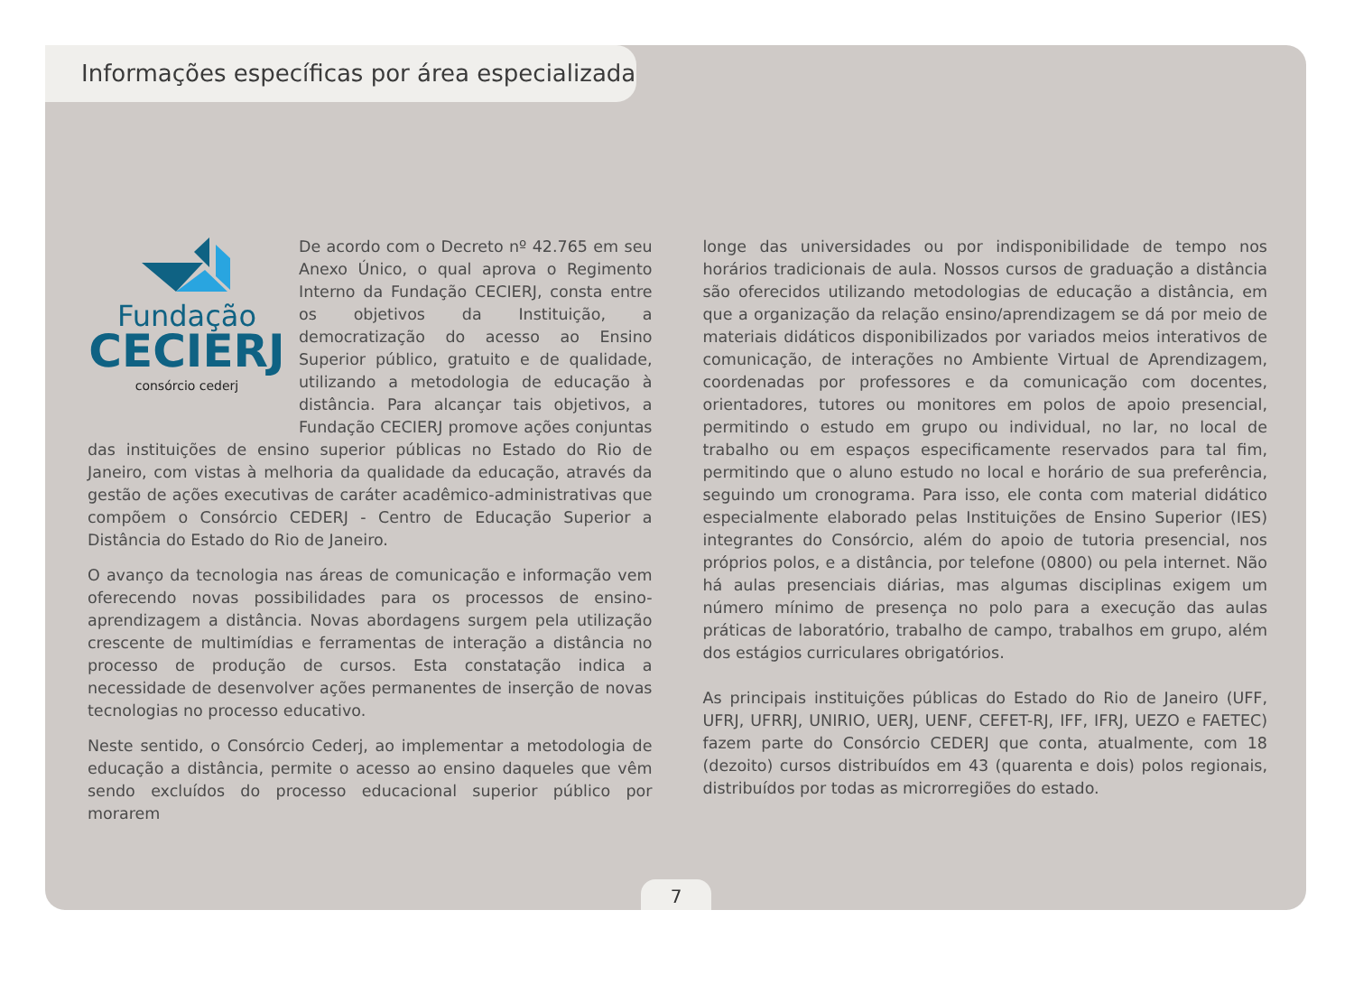Informações específicas por área especializada
Fundação
CECIERJ
consórcio cederj
De acordo com o Decreto nº 42.765 em seu Anexo Único, o qual aprova o Regimento Interno da Fundação CECIERJ, consta entre os objetivos da Instituição, a democratização do acesso ao Ensino Superior público, gratuito e de qualidade, utilizando a metodologia de educação à distância. Para alcançar tais objetivos, a Fundação CECIERJ promove ações conjuntas das instituições de ensino superior públicas no Estado do Rio de Janeiro, com vistas à melhoria da qualidade da educação, através da gestão de ações executivas de caráter acadêmico-administrativas que compõem o Consórcio CEDERJ - Centro de Educação Superior a Distância do Estado do Rio de Janeiro.
O avanço da tecnologia nas áreas de comunicação e informação vem oferecendo novas possibilidades para os processos de ensino-aprendizagem a distância. Novas abordagens surgem pela utilização crescente de multimídias e ferramentas de interação a distância no processo de produção de cursos. Esta constatação indica a necessidade de desenvolver ações permanentes de inserção de novas tecnologias no processo educativo.
Neste sentido, o Consórcio Cederj, ao implementar a metodologia de educação a distância, permite o acesso ao ensino daqueles que vêm sendo excluídos do processo educacional superior público por morarem
longe das universidades ou por indisponibilidade de tempo nos horários tradicionais de aula. Nossos cursos de graduação a distância são oferecidos utilizando metodologias de educação a distância, em que a organização da relação ensino/aprendizagem se dá por meio de materiais didáticos disponibilizados por variados meios interativos de comunicação, de interações no Ambiente Virtual de Aprendizagem, coordenadas por professores e da comunicação com docentes, orientadores, tutores ou monitores em polos de apoio presencial, permitindo o estudo em grupo ou individual, no lar, no local de trabalho ou em espaços especificamente reservados para tal fim, permitindo que o aluno estudo no local e horário de sua preferência, seguindo um cronograma. Para isso, ele conta com material didático especialmente elaborado pelas Instituições de Ensino Superior (IES) integrantes do Consórcio, além do apoio de tutoria presencial, nos próprios polos, e a distância, por telefone (0800) ou pela internet. Não há aulas presenciais diárias, mas algumas disciplinas exigem um número mínimo de presença no polo para a execução das aulas práticas de laboratório, trabalho de campo, trabalhos em grupo, além dos estágios curriculares obrigatórios.
As principais instituições públicas do Estado do Rio de Janeiro (UFF, UFRJ, UFRRJ, UNIRIO, UERJ, UENF, CEFET-RJ, IFF, IFRJ, UEZO e FAETEC) fazem parte do Consórcio CEDERJ que conta, atualmente, com 18 (dezoito) cursos distribuídos em 43 (quarenta e dois) polos regionais, distribuídos por todas as microrregiões do estado.
7